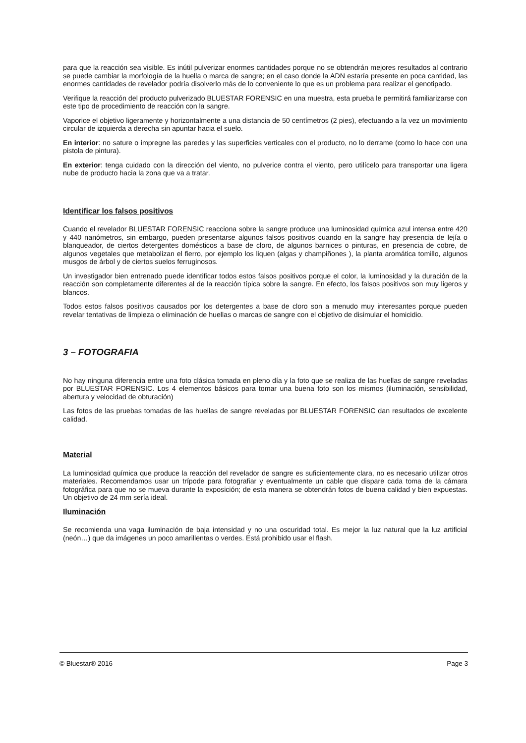para que la reacción sea visible. Es inútil pulverizar enormes cantidades porque no se obtendrán mejores resultados al contrario se puede cambiar la morfología de la huella o marca de sangre; en el caso donde la ADN estaría presente en poca cantidad, las enormes cantidades de revelador podría disolverlo más de lo conveniente lo que es un problema para realizar el genotipado.
Verifique la reacción del producto pulverizado BLUESTAR FORENSIC en una muestra, esta prueba le permitirá familiarizarse con este tipo de procedimiento de reacción con la sangre.
Vaporice el objetivo ligeramente y horizontalmente a una distancia de 50 centímetros (2 pies), efectuando a la vez un movimiento circular de izquierda a derecha sin apuntar hacia el suelo.
En interior: no sature o impregne las paredes y las superficies verticales con el producto, no lo derrame (como lo hace con una pistola de pintura).
En exterior: tenga cuidado con la dirección del viento, no pulverice contra el viento, pero utilícelo para transportar una ligera nube de producto hacia la zona que va a tratar.
Identificar los falsos positivos
Cuando el revelador BLUESTAR FORENSIC reacciona sobre la sangre produce una luminosidad química azul intensa entre 420 y 440 nanómetros, sin embargo, pueden presentarse algunos falsos positivos cuando en la sangre hay presencia de lejía o blanqueador, de ciertos detergentes domésticos a base de cloro, de algunos barnices o pinturas, en presencia de cobre, de algunos vegetales que metabolizan el fierro, por ejemplo los liquen (algas y champiñones ), la planta aromática tomillo, algunos musgos de árbol y de ciertos suelos ferruginosos.
Un investigador bien entrenado puede identificar todos estos falsos positivos porque el color, la luminosidad y la duración de la reacción son completamente diferentes al de la reacción típica sobre la sangre. En efecto, los falsos positivos son muy ligeros y blancos.
Todos estos falsos positivos causados por los detergentes a base de cloro son a menudo muy interesantes porque pueden revelar tentativas de limpieza o eliminación de huellas o marcas de sangre con el objetivo de disimular el homicidio.
3 – FOTOGRAFIA
No hay ninguna diferencia entre una foto clásica tomada en pleno día y la foto que se realiza de las huellas de sangre reveladas por BLUESTAR FORENSIC. Los 4 elementos básicos para tomar una buena foto son los mismos (iluminación, sensibilidad, abertura y velocidad de obturación)
Las fotos de las pruebas tomadas de las huellas de sangre reveladas por BLUESTAR FORENSIC dan resultados de excelente calidad.
Material
La luminosidad química que produce la reacción del revelador de sangre es suficientemente clara, no es necesario utilizar otros materiales. Recomendamos usar un trípode para fotografiar y eventualmente un cable que dispare cada toma de la cámara fotográfica para que no se mueva durante la exposición; de esta manera se obtendrán fotos de buena calidad y bien expuestas. Un objetivo de 24 mm sería ideal.
Iluminación
Se recomienda una vaga iluminación de baja intensidad y no una oscuridad total. Es mejor la luz natural que la luz artificial (neón…) que da imágenes un poco amarillentas o verdes. Está prohibido usar el flash.
© Bluestar® 2016 Page 3